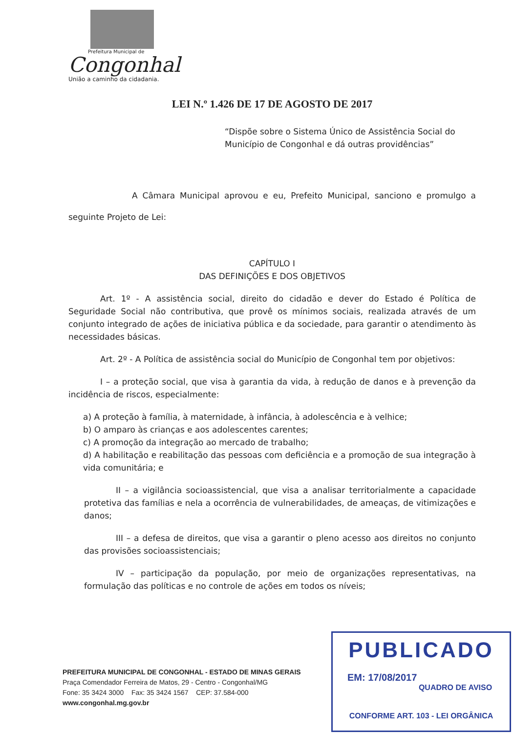Prefeitura Municipal de
Congonhal
União a caminho da cidadania.
LEI N.º 1.426 DE 17 DE AGOSTO DE 2017
“Dispõe sobre o Sistema Único de Assistência Social do Município de Congonhal e dá outras providências”
A Câmara Municipal aprovou e eu, Prefeito Municipal, sanciono e promulgo a seguinte Projeto de Lei:
CAPÍTULO I
DAS DEFINIÇÕES E DOS OBJETIVOS
Art. 1º - A assistência social, direito do cidadão e dever do Estado é Política de Seguridade Social não contributiva, que provê os mínimos sociais, realizada através de um conjunto integrado de ações de iniciativa pública e da sociedade, para garantir o atendimento às necessidades básicas.
Art. 2º - A Política de assistência social do Município de Congonhal tem por objetivos:
I – a proteção social, que visa à garantia da vida, à redução de danos e à prevenção da incidência de riscos, especialmente:
a) A proteção à família, à maternidade, à infância, à adolescência e à velhice;
b) O amparo às crianças e aos adolescentes carentes;
c) A promoção da integração ao mercado de trabalho;
d) A habilitação e reabilitação das pessoas com deficiência e a promoção de sua integração à vida comunitária; e
II – a vigilância socioassistencial, que visa a analisar territorialmente a capacidade protetiva das famílias e nela a ocorrência de vulnerabilidades, de ameaças, de vitimizações e danos;
III – a defesa de direitos, que visa a garantir o pleno acesso aos direitos no conjunto das provisões socioassistenciais;
IV – participação da população, por meio de organizações representativas, na formulação das políticas e no controle de ações em todos os níveis;
PREFEITURA MUNICIPAL DE CONGONHAL - ESTADO DE MINAS GERAIS
Praça Comendador Ferreira de Matos, 29 - Centro - Congonhal/MG
Fone: 35 3424 3000 Fax: 35 3424 1567 CEP: 37.584-000
www.congonhal.mg.gov.br
PUBLICADO
EM: 17/08/2017
QUADRO DE AVISO
CONFORME ART. 103 - LEI ORGÂNICA